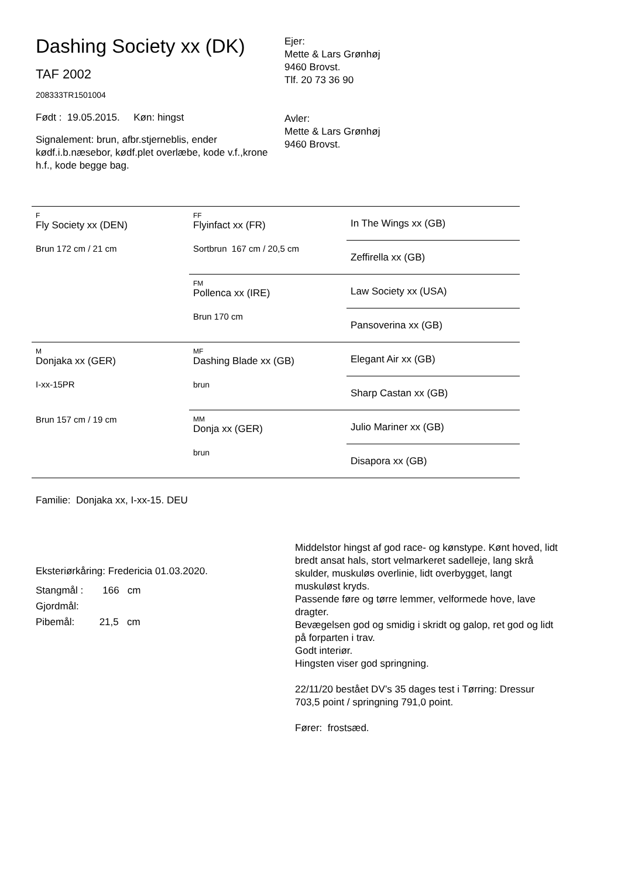Dashing Society xx (DK)
TAF 2002
208333TR1501004
Født : 19.05.2015. Køn: hingst
Signalement: brun, afbr.stjerneblis, ender kødf.i.b.næsebor, kødf.plet overlæbe, kode v.f.,krone h.f., kode begge bag.
Ejer:
Mette & Lars Grønhøj
9460 Brovst.
Tlf. 20 73 36 90
Avler:
Mette & Lars Grønhøj
9460 Brovst.
| F Fly Society xx (DEN) Brun 172 cm / 21 cm | FF Flyinfact xx (FR) Sortbrun 167 cm / 20,5 cm | In The Wings xx (GB) |
| | | Zeffirella xx (GB) |
| | FM Pollenca xx (IRE) Brun 170 cm | Law Society xx (USA) |
| | | Pansoverina xx (GB) |
| M Donjaka xx (GER) I-xx-15PR Brun 157 cm / 19 cm | MF Dashing Blade xx (GB) brun | Elegant Air xx (GB) |
| | | Sharp Castan xx (GB) |
| | MM Donja xx (GER) brun | Julio Mariner xx (GB) |
| | | Disapora xx (GB) |
Familie: Donjaka xx, I-xx-15. DEU
Eksteriørkåring: Fredericia 01.03.2020.
Stangmål : 166 cm
Gjordmål:
Pibemål: 21,5 cm
Middelstor hingst af god race- og kønstype. Kønt hoved, lidt bredt ansat hals, stort velmarkeret sadelleje, lang skrå skulder, muskuløs overlinie, lidt overbygget, langt muskuløst kryds.
Passende føre og tørre lemmer, velformede hove, lave dragter.
Bevægelsen god og smidig i skridt og galop, ret god og lidt på forparten i trav.
Godt interiør.
Hingsten viser god springning.
22/11/20 bestået DV’s 35 dages test i Tørring: Dressur 703,5 point / springning 791,0 point.
Fører: frostsæd.